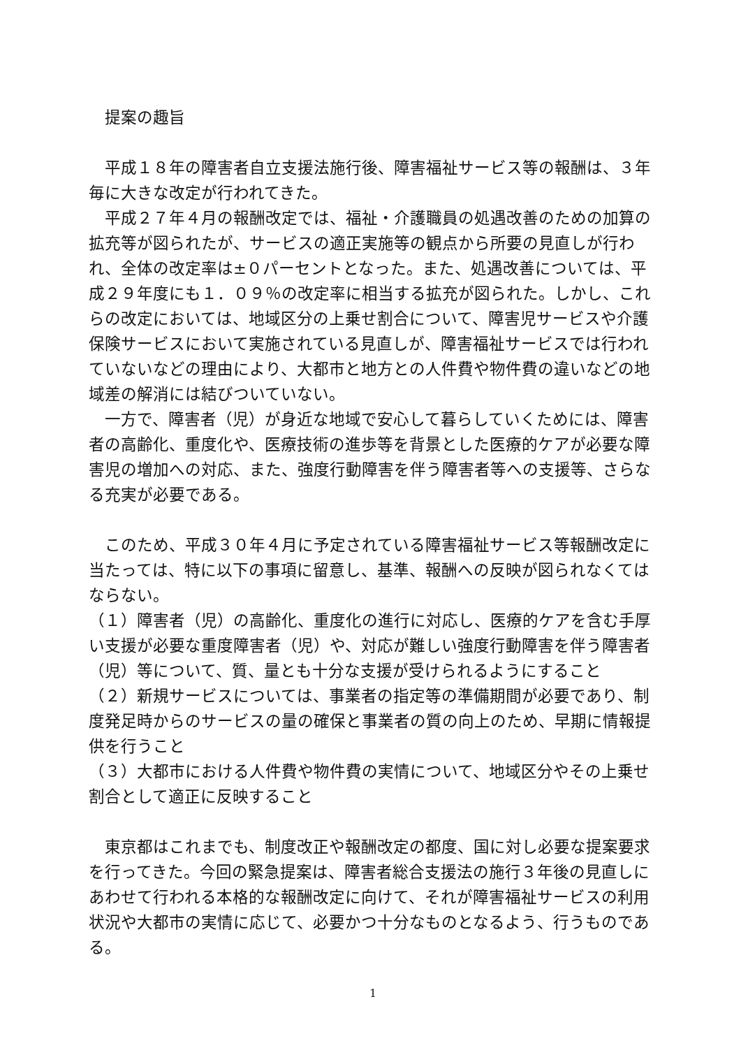提案の趣旨
　平成１８年の障害者自立支援法施行後、障害福祉サービス等の報酬は、３年毎に大きな改定が行われてきた。
　平成２７年４月の報酬改定では、福祉・介護職員の処遇改善のための加算の拡充等が図られたが、サービスの適正実施等の観点から所要の見直しが行われ、全体の改定率は±０パーセントとなった。また、処遇改善については、平成２９年度にも１．０９％の改定率に相当する拡充が図られた。しかし、これらの改定においては、地域区分の上乗せ割合について、障害児サービスや介護保険サービスにおいて実施されている見直しが、障害福祉サービスでは行われていないなどの理由により、大都市と地方との人件費や物件費の違いなどの地域差の解消には結びついていない。
　一方で、障害者（児）が身近な地域で安心して暮らしていくためには、障害者の高齢化、重度化や、医療技術の進歩等を背景とした医療的ケアが必要な障害児の増加への対応、また、強度行動障害を伴う障害者等への支援等、さらなる充実が必要である。
　このため、平成３０年４月に予定されている障害福祉サービス等報酬改定に当たっては、特に以下の事項に留意し、基準、報酬への反映が図られなくてはならない。
（１）障害者（児）の高齢化、重度化の進行に対応し、医療的ケアを含む手厚い支援が必要な重度障害者（児）や、対応が難しい強度行動障害を伴う障害者（児）等について、質、量とも十分な支援が受けられるようにすること
（２）新規サービスについては、事業者の指定等の準備期間が必要であり、制度発足時からのサービスの量の確保と事業者の質の向上のため、早期に情報提供を行うこと
（３）大都市における人件費や物件費の実情について、地域区分やその上乗せ割合として適正に反映すること
　東京都はこれまでも、制度改正や報酬改定の都度、国に対し必要な提案要求を行ってきた。今回の緊急提案は、障害者総合支援法の施行３年後の見直しにあわせて行われる本格的な報酬改定に向けて、それが障害福祉サービスの利用状況や大都市の実情に応じて、必要かつ十分なものとなるよう、行うものである。
1